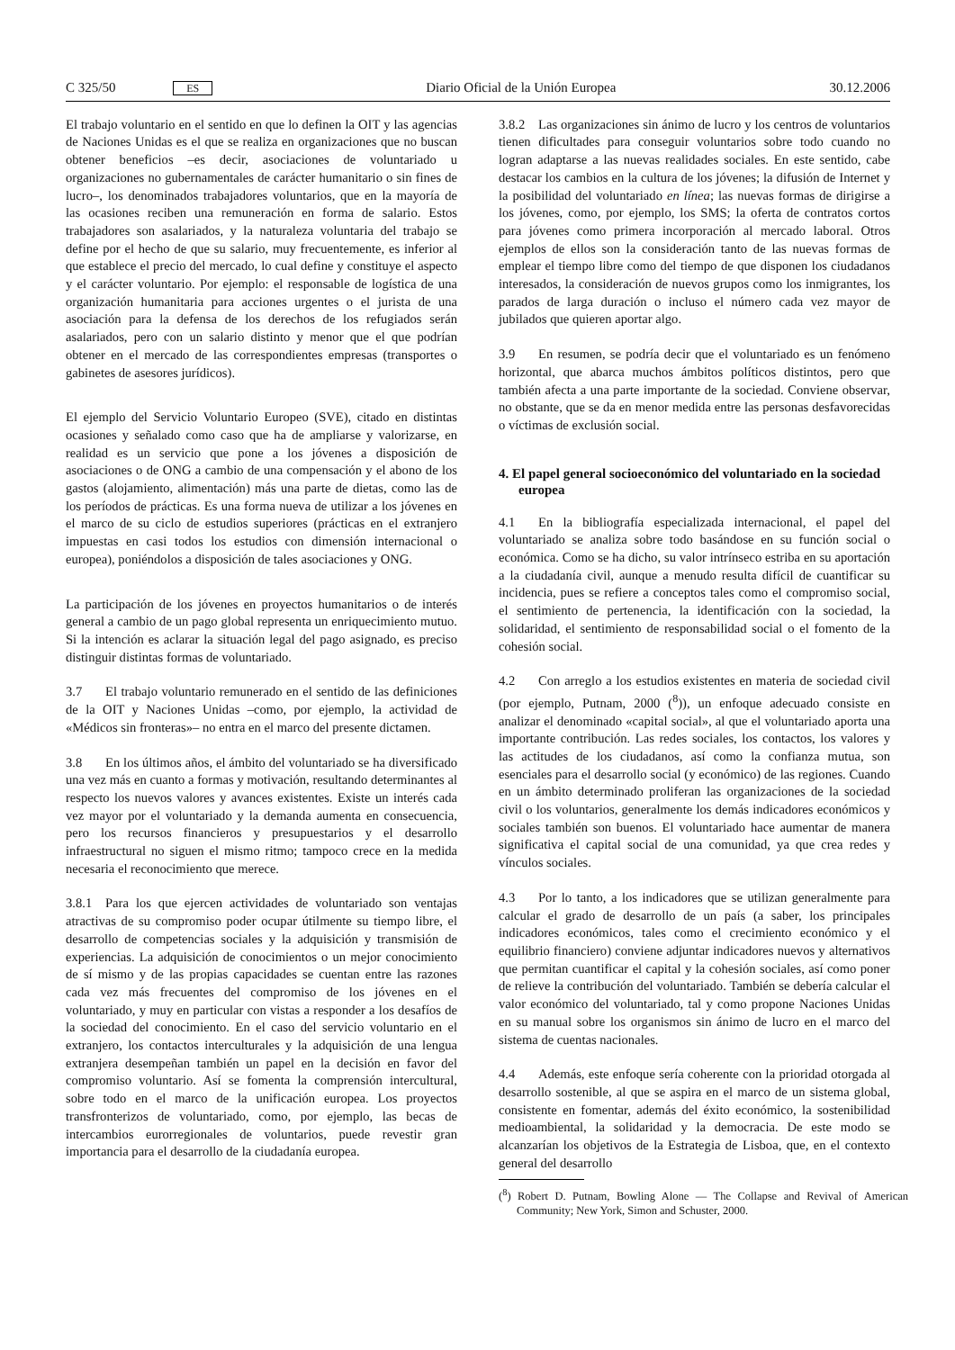C 325/50 ES Diario Oficial de la Unión Europea 30.12.2006
El trabajo voluntario en el sentido en que lo definen la OIT y las agencias de Naciones Unidas es el que se realiza en organizaciones que no buscan obtener beneficios –es decir, asociaciones de voluntariado u organizaciones no gubernamentales de carácter humanitario o sin fines de lucro–, los denominados trabajadores voluntarios, que en la mayoría de las ocasiones reciben una remuneración en forma de salario. Estos trabajadores son asalariados, y la naturaleza voluntaria del trabajo se define por el hecho de que su salario, muy frecuentemente, es inferior al que establece el precio del mercado, lo cual define y constituye el aspecto y el carácter voluntario. Por ejemplo: el responsable de logística de una organización humanitaria para acciones urgentes o el jurista de una asociación para la defensa de los derechos de los refugiados serán asalariados, pero con un salario distinto y menor que el que podrían obtener en el mercado de las correspondientes empresas (transportes o gabinetes de asesores jurídicos).
El ejemplo del Servicio Voluntario Europeo (SVE), citado en distintas ocasiones y señalado como caso que ha de ampliarse y valorizarse, en realidad es un servicio que pone a los jóvenes a disposición de asociaciones o de ONG a cambio de una compensación y el abono de los gastos (alojamiento, alimentación) más una parte de dietas, como las de los períodos de prácticas. Es una forma nueva de utilizar a los jóvenes en el marco de su ciclo de estudios superiores (prácticas en el extranjero impuestas en casi todos los estudios con dimensión internacional o europea), poniéndolos a disposición de tales asociaciones y ONG.
La participación de los jóvenes en proyectos humanitarios o de interés general a cambio de un pago global representa un enriquecimiento mutuo. Si la intención es aclarar la situación legal del pago asignado, es preciso distinguir distintas formas de voluntariado.
3.7 El trabajo voluntario remunerado en el sentido de las definiciones de la OIT y Naciones Unidas –como, por ejemplo, la actividad de «Médicos sin fronteras»– no entra en el marco del presente dictamen.
3.8 En los últimos años, el ámbito del voluntariado se ha diversificado una vez más en cuanto a formas y motivación, resultando determinantes al respecto los nuevos valores y avances existentes. Existe un interés cada vez mayor por el voluntariado y la demanda aumenta en consecuencia, pero los recursos financieros y presupuestarios y el desarrollo infraestructural no siguen el mismo ritmo; tampoco crece en la medida necesaria el reconocimiento que merece.
3.8.1 Para los que ejercen actividades de voluntariado son ventajas atractivas de su compromiso poder ocupar útilmente su tiempo libre, el desarrollo de competencias sociales y la adquisición y transmisión de experiencias. La adquisición de conocimientos o un mejor conocimiento de sí mismo y de las propias capacidades se cuentan entre las razones cada vez más frecuentes del compromiso de los jóvenes en el voluntariado, y muy en particular con vistas a responder a los desafíos de la sociedad del conocimiento. En el caso del servicio voluntario en el extranjero, los contactos interculturales y la adquisición de una lengua extranjera desempeñan también un papel en la decisión en favor del compromiso voluntario. Así se fomenta la comprensión intercultural, sobre todo en el marco de la unificación europea. Los proyectos transfronterizos de voluntariado, como, por ejemplo, las becas de intercambios eurorregionales de voluntarios, puede revestir gran importancia para el desarrollo de la ciudadanía europea.
3.8.2 Las organizaciones sin ánimo de lucro y los centros de voluntarios tienen dificultades para conseguir voluntarios sobre todo cuando no logran adaptarse a las nuevas realidades sociales. En este sentido, cabe destacar los cambios en la cultura de los jóvenes; la difusión de Internet y la posibilidad del voluntariado en línea; las nuevas formas de dirigirse a los jóvenes, como, por ejemplo, los SMS; la oferta de contratos cortos para jóvenes como primera incorporación al mercado laboral. Otros ejemplos de ellos son la consideración tanto de las nuevas formas de emplear el tiempo libre como del tiempo de que disponen los ciudadanos interesados, la consideración de nuevos grupos como los inmigrantes, los parados de larga duración o incluso el número cada vez mayor de jubilados que quieren aportar algo.
3.9 En resumen, se podría decir que el voluntariado es un fenómeno horizontal, que abarca muchos ámbitos políticos distintos, pero que también afecta a una parte importante de la sociedad. Conviene observar, no obstante, que se da en menor medida entre las personas desfavorecidas o víctimas de exclusión social.
4. El papel general socioeconómico del voluntariado en la sociedad europea
4.1 En la bibliografía especializada internacional, el papel del voluntariado se analiza sobre todo basándose en su función social o económica. Como se ha dicho, su valor intrínseco estriba en su aportación a la ciudadanía civil, aunque a menudo resulta difícil de cuantificar su incidencia, pues se refiere a conceptos tales como el compromiso social, el sentimiento de pertenencia, la identificación con la sociedad, la solidaridad, el sentimiento de responsabilidad social o el fomento de la cohesión social.
4.2 Con arreglo a los estudios existentes en materia de sociedad civil (por ejemplo, Putnam, 2000 (<sup>8</sup>)), un enfoque adecuado consiste en analizar el denominado «capital social», al que el voluntariado aporta una importante contribución. Las redes sociales, los contactos, los valores y las actitudes de los ciudadanos, así como la confianza mutua, son esenciales para el desarrollo social (y económico) de las regiones. Cuando en un ámbito determinado proliferan las organizaciones de la sociedad civil o los voluntarios, generalmente los demás indicadores económicos y sociales también son buenos. El voluntariado hace aumentar de manera significativa el capital social de una comunidad, ya que crea redes y vínculos sociales.
4.3 Por lo tanto, a los indicadores que se utilizan generalmente para calcular el grado de desarrollo de un país (a saber, los principales indicadores económicos, tales como el crecimiento económico y el equilibrio financiero) conviene adjuntar indicadores nuevos y alternativos que permitan cuantificar el capital y la cohesión sociales, así como poner de relieve la contribución del voluntariado. También se debería calcular el valor económico del voluntariado, tal y como propone Naciones Unidas en su manual sobre los organismos sin ánimo de lucro en el marco del sistema de cuentas nacionales.
4.4 Además, este enfoque sería coherente con la prioridad otorgada al desarrollo sostenible, al que se aspira en el marco de un sistema global, consistente en fomentar, además del éxito económico, la sostenibilidad medioambiental, la solidaridad y la democracia. De este modo se alcanzarían los objetivos de la Estrategia de Lisboa, que, en el contexto general del desarrollo
(<sup>8</sup>) Robert D. Putnam, Bowling Alone — The Collapse and Revival of American Community; New York, Simon and Schuster, 2000.